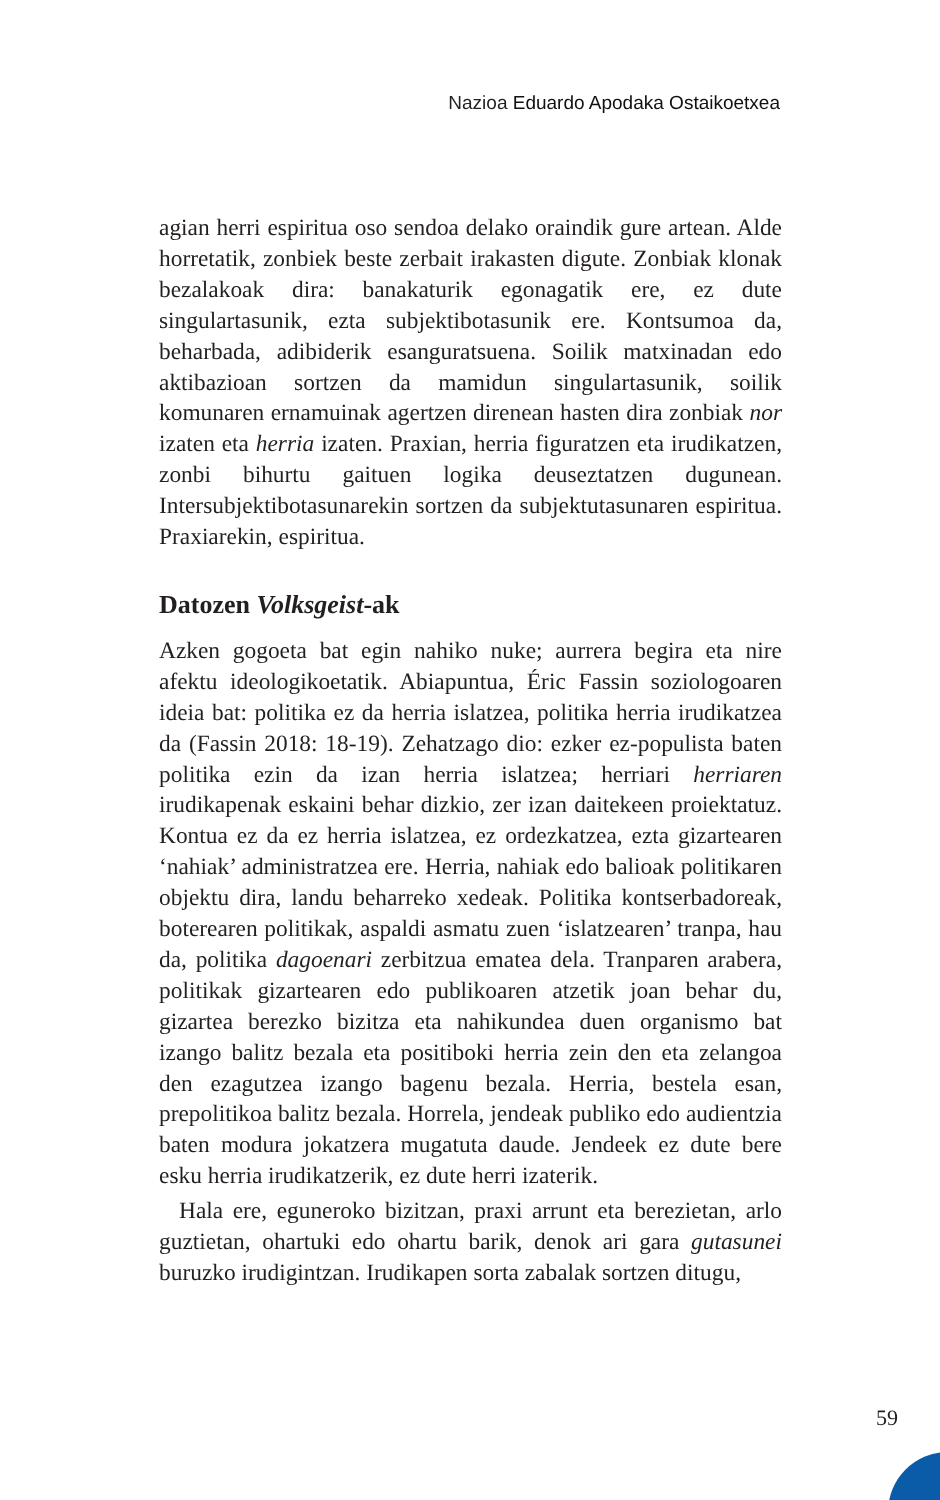Nazioa Eduardo Apodaka Ostaikoetxea
agian herri espiritua oso sendoa delako oraindik gure artean. Alde horretatik, zonbiek beste zerbait irakasten digute. Zonbiak klonak bezalakoak dira: banakaturik egonagatik ere, ez dute singulartasunik, ezta subjektibotasunik ere. Kontsumoa da, beharbada, adibiderik esanguratsuena. Soilik matxinadan edo aktibazioan sortzen da mamidun singulartasunik, soilik komunaren ernamuinak agertzen direnean hasten dira zonbiak nor izaten eta herria izaten. Praxian, herria figuratzen eta irudikatzen, zonbi bihurtu gaituen logika deuseztatzen dugunean. Intersubjektibotasunarekin sortzen da subjektutasunaren espiritua. Praxiarekin, espiritua.
Datozen Volksgeist-ak
Azken gogoeta bat egin nahiko nuke; aurrera begira eta nire afektu ideologikoetatik. Abiapuntua, Éric Fassin soziologoaren ideia bat: politika ez da herria islatzea, politika herria irudikatzea da (Fassin 2018: 18-19). Zehatzago dio: ezker ez-populista baten politika ezin da izan herria islatzea; herriari herriaren irudikapenak eskaini behar dizkio, zer izan daitekeen proiektatuz. Kontua ez da ez herria islatzea, ez ordezkatzea, ezta gizartearen ‘nahiak’ administratzea ere. Herria, nahiak edo balioak politikaren objektu dira, landu beharreko xedeak. Politika kontserbadoreak, boterearen politikak, aspaldi asmatu zuen ‘islatzearen’ tranpa, hau da, politika dagoenari zerbitzua ematea dela. Tranparen arabera, politikak gizartearen edo publikoaren atzetik joan behar du, gizartea berezko bizitza eta nahikundea duen organismo bat izango balitz bezala eta positiboki herria zein den eta zelangoa den ezagutzea izango bagenu bezala. Herria, bestela esan, prepolitikoa balitz bezala. Horrela, jendeak publiko edo audientzia baten modura jokatzera mugatuta daude. Jendeek ez dute bere esku herria irudikatzerik, ez dute herri izaterik.
Hala ere, eguneroko bizitzan, praxi arrunt eta berezietan, arlo guztietan, ohartuki edo ohartu barik, denok ari gara gutasunei buruzko irudigintzan. Irudikapen sorta zabalak sortzen ditugu,
59